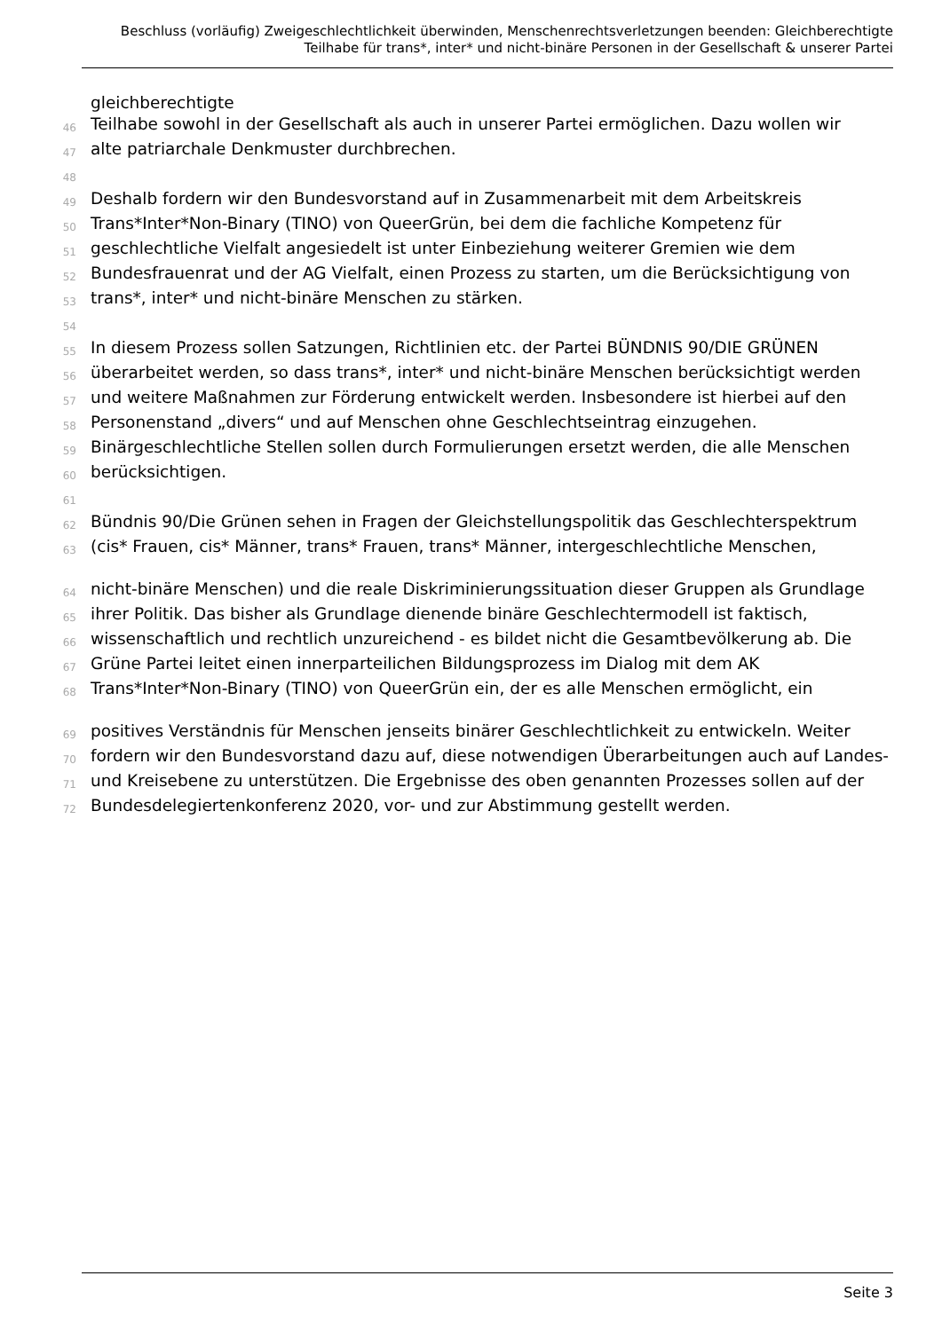Beschluss (vorläufig) Zweigeschlechtlichkeit überwinden, Menschenrechtsverletzungen beenden: Gleichberechtigte Teilhabe für trans*, inter* und nicht-binäre Personen in der Gesellschaft & unserer Partei
gleichberechtigte
46 Teilhabe sowohl in der Gesellschaft als auch in unserer Partei ermöglichen. Dazu wollen wir
47 alte patriarchale Denkmuster durchbrechen.
48
49 Deshalb fordern wir den Bundesvorstand auf in Zusammenarbeit mit dem Arbeitskreis
50 Trans*Inter*Non-Binary (TINO) von QueerGrün, bei dem die fachliche Kompetenz für
51 geschlechtliche Vielfalt angesiedelt ist unter Einbeziehung weiterer Gremien wie dem
52 Bundesfrauenrat und der AG Vielfalt, einen Prozess zu starten, um die Berücksichtigung von
53 trans*, inter* und nicht-binäre Menschen zu stärken.
54
55 In diesem Prozess sollen Satzungen, Richtlinien etc. der Partei BÜNDNIS 90/DIE GRÜNEN
56 überarbeitet werden, so dass trans*, inter* und nicht-binäre Menschen berücksichtigt werden
57 und weitere Maßnahmen zur Förderung entwickelt werden. Insbesondere ist hierbei auf den
58 Personenstand „divers“ und auf Menschen ohne Geschlechtseintrag einzugehen.
59 Binärgeschlechtliche Stellen sollen durch Formulierungen ersetzt werden, die alle Menschen
60 berücksichtigen.
61
62 Bündnis 90/Die Grünen sehen in Fragen der Gleichstellungspolitik das Geschlechterspektrum
63 (cis* Frauen, cis* Männer, trans* Frauen, trans* Männer, intergeschlechtliche Menschen,
64 nicht-binäre Menschen) und die reale Diskriminierungssituation dieser Gruppen als Grundlage
65 ihrer Politik. Das bisher als Grundlage dienende binäre Geschlechtermodell ist faktisch,
66 wissenschaftlich und rechtlich unzureichend - es bildet nicht die Gesamtbevölkerung ab. Die
67 Grüne Partei leitet einen innerparteilichen Bildungsprozess im Dialog mit dem AK
68 Trans*Inter*Non-Binary (TINO) von QueerGrün ein, der es alle Menschen ermöglicht, ein
69 positives Verständnis für Menschen jenseits binärer Geschlechtlichkeit zu entwickeln. Weiter
70 fordern wir den Bundesvorstand dazu auf, diese notwendigen Überarbeitungen auch auf Landes-
71 und Kreisebene zu unterstützen. Die Ergebnisse des oben genannten Prozesses sollen auf der
72 Bundesdelegiertenkonferenz 2020, vor- und zur Abstimmung gestellt werden.
Seite 3